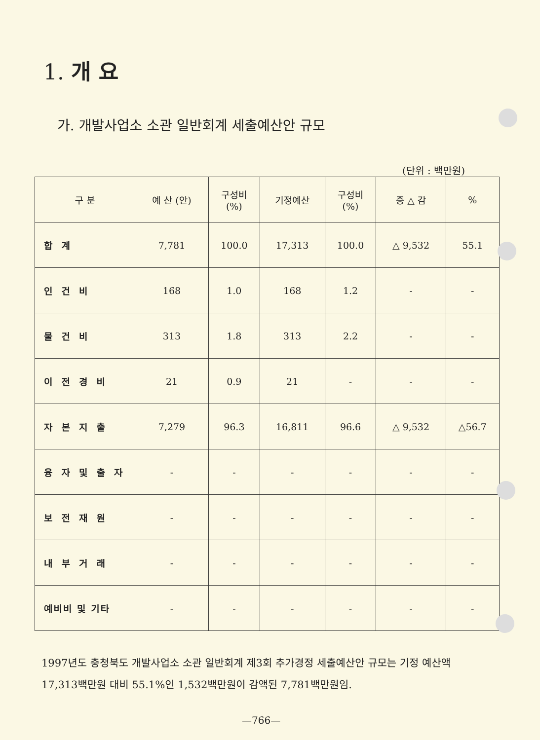1. 개 요
가. 개발사업소 소관 일반회계 세출예산안 규모
(단위 : 백만원)
| 구 분 | 예 산 (안) | 구성비 (%) | 기정예산 | 구성비 (%) | 증 △ 감 | % |
| --- | --- | --- | --- | --- | --- | --- |
| 합계 | 7,781 | 100.0 | 17,313 | 100.0 | △ 9,532 | 55.1 |
| 인건비 | 168 | 1.0 | 168 | 1.2 | - | - |
| 물건비 | 313 | 1.8 | 313 | 2.2 | - | - |
| 이전경비 | 21 | 0.9 | 21 | - | - | - |
| 자본지출 | 7,279 | 96.3 | 16,811 | 96.6 | △ 9,532 | △56.7 |
| 융자및출자 | - | - | - | - | - | - |
| 보전재원 | - | - | - | - | - | - |
| 내부거래 | - | - | - | - | - | - |
| 예비비 및 기타 | - | - | - | - | - | - |
1997년도 충청북도 개발사업소 소관 일반회계 제3회 추가경정 세출예산안 규모는 기정 예산액 17,313백만원 대비 55.1%인 1,532백만원이 감액된 7,781백만원임.
—766—